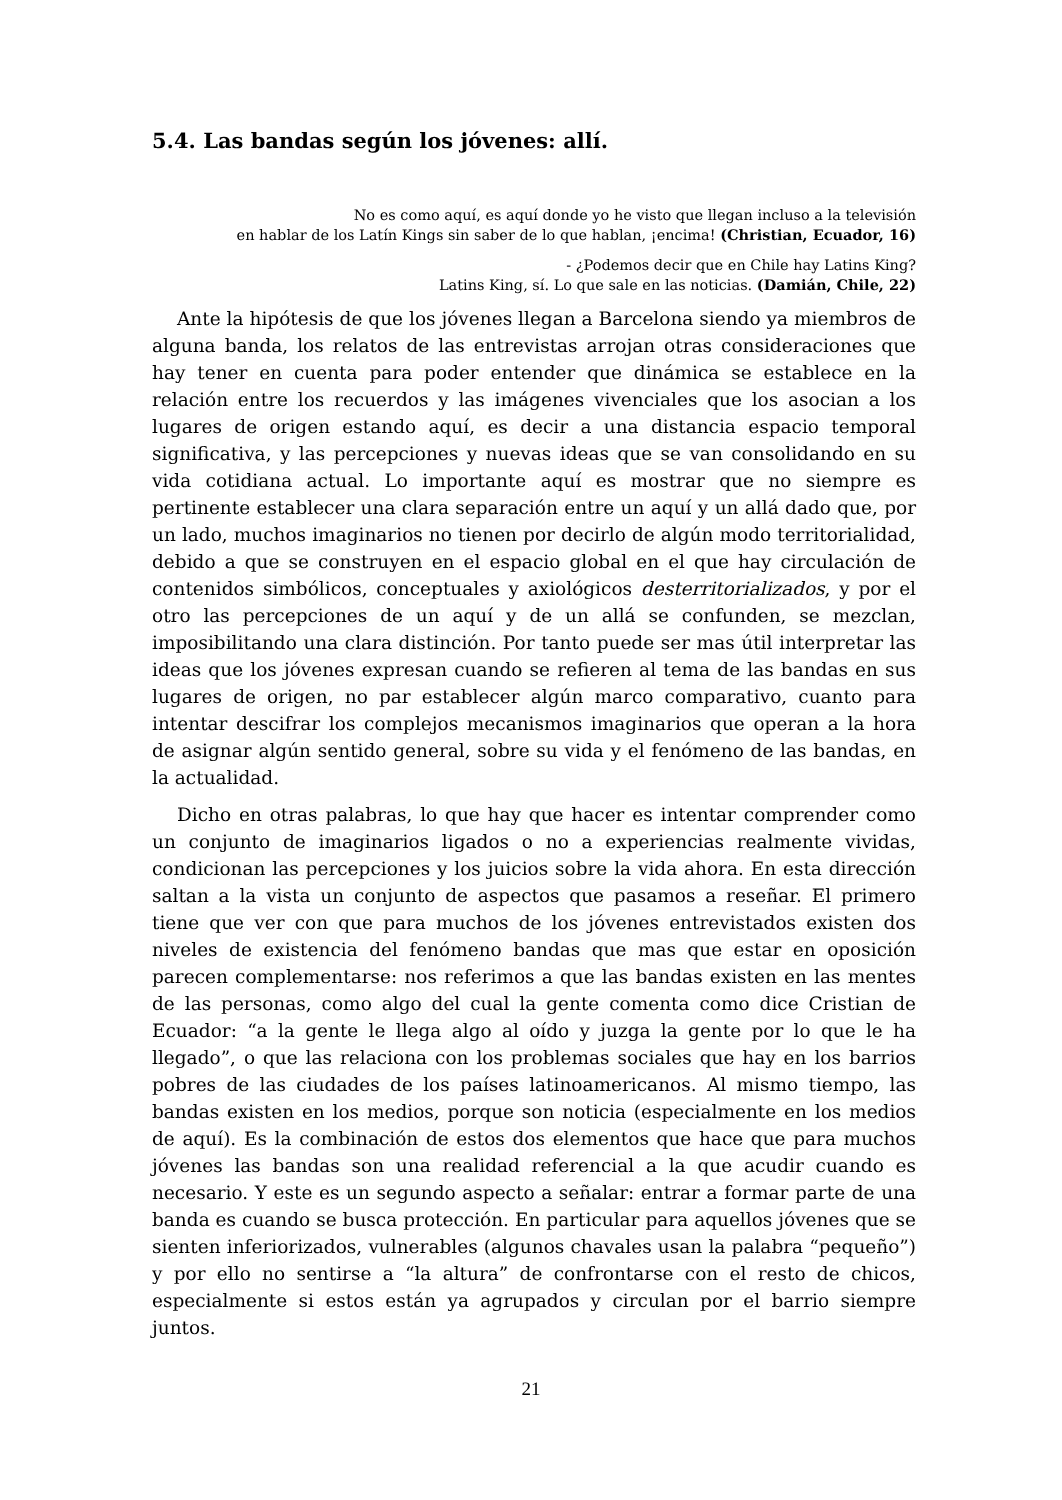5.4. Las bandas según los jóvenes: allí.
No es como aquí, es aquí donde yo he visto que llegan incluso a la televisión
en hablar de los Latín Kings sin saber de lo que hablan, ¡encima! (Christian, Ecuador, 16)
- ¿Podemos decir que en Chile hay Latins King?
Latins King, sí. Lo que sale en las noticias. (Damián, Chile, 22)
Ante la hipótesis de que los jóvenes llegan a Barcelona siendo ya miembros de alguna banda, los relatos de las entrevistas arrojan otras consideraciones que hay tener en cuenta para poder entender que dinámica se establece en la relación entre los recuerdos y las imágenes vivenciales que los asocian a los lugares de origen estando aquí, es decir a una distancia espacio temporal significativa, y las percepciones y nuevas ideas que se van consolidando en su vida cotidiana actual. Lo importante aquí es mostrar que no siempre es pertinente establecer una clara separación entre un aquí y un allá dado que, por un lado, muchos imaginarios no tienen por decirlo de algún modo territorialidad, debido a que se construyen en el espacio global en el que hay circulación de contenidos simbólicos, conceptuales y axiológicos desterritorializados, y por el otro las percepciones de un aquí y de un allá se confunden, se mezclan, imposibilitando una clara distinción. Por tanto puede ser mas útil interpretar las ideas que los jóvenes expresan cuando se refieren al tema de las bandas en sus lugares de origen, no par establecer algún marco comparativo, cuanto para intentar descifrar los complejos mecanismos imaginarios que operan a la hora de asignar algún sentido general, sobre su vida y el fenómeno de las bandas, en la actualidad.
Dicho en otras palabras, lo que hay que hacer es intentar comprender como un conjunto de imaginarios ligados o no a experiencias realmente vividas, condicionan las percepciones y los juicios sobre la vida ahora. En esta dirección saltan a la vista un conjunto de aspectos que pasamos a reseñar. El primero tiene que ver con que para muchos de los jóvenes entrevistados existen dos niveles de existencia del fenómeno bandas que mas que estar en oposición parecen complementarse: nos referimos a que las bandas existen en las mentes de las personas, como algo del cual la gente comenta como dice Cristian de Ecuador: “a la gente le llega algo al oído y juzga la gente por lo que le ha llegado”, o que las relaciona con los problemas sociales que hay en los barrios pobres de las ciudades de los países latinoamericanos. Al mismo tiempo, las bandas existen en los medios, porque son noticia (especialmente en los medios de aquí). Es la combinación de estos dos elementos que hace que para muchos jóvenes las bandas son una realidad referencial a la que acudir cuando es necesario. Y este es un segundo aspecto a señalar: entrar a formar parte de una banda es cuando se busca protección. En particular para aquellos jóvenes que se sienten inferiorizados, vulnerables (algunos chavales usan la palabra “pequeño”) y por ello no sentirse a “la altura” de confrontarse con el resto de chicos, especialmente si estos están ya agrupados y circulan por el barrio siempre juntos.
21